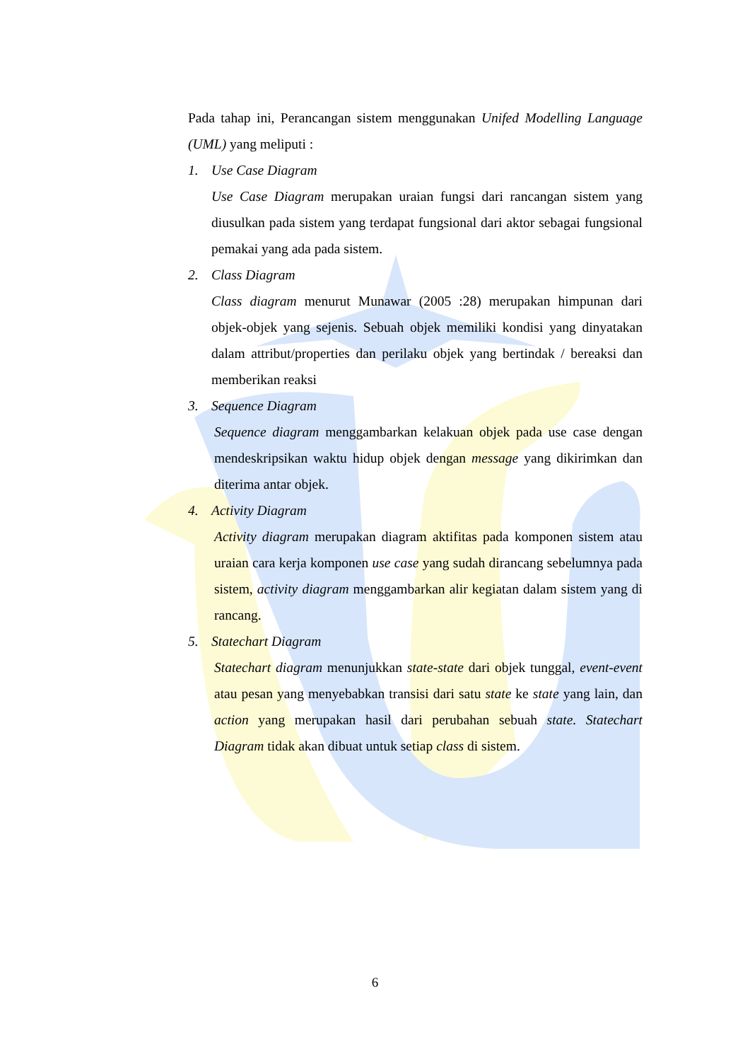Pada tahap ini, Perancangan sistem menggunakan Unifed Modelling Language (UML) yang meliputi :
1. Use Case Diagram
Use Case Diagram merupakan uraian fungsi dari rancangan sistem yang diusulkan pada sistem yang terdapat fungsional dari aktor sebagai fungsional pemakai yang ada pada sistem.
2. Class Diagram
Class diagram menurut Munawar (2005 :28) merupakan himpunan dari objek-objek yang sejenis. Sebuah objek memiliki kondisi yang dinyatakan dalam attribut/properties dan perilaku objek yang bertindak / bereaksi dan memberikan reaksi
3. Sequence Diagram
Sequence diagram menggambarkan kelakuan objek pada use case dengan mendeskripsikan waktu hidup objek dengan message yang dikirimkan dan diterima antar objek.
4. Activity Diagram
Activity diagram merupakan diagram aktifitas pada komponen sistem atau uraian cara kerja komponen use case yang sudah dirancang sebelumnya pada sistem, activity diagram menggambarkan alir kegiatan dalam sistem yang di rancang.
5. Statechart Diagram
Statechart diagram menunjukkan state-state dari objek tunggal, event-event atau pesan yang menyebabkan transisi dari satu state ke state yang lain, dan action yang merupakan hasil dari perubahan sebuah state. Statechart Diagram tidak akan dibuat untuk setiap class di sistem.
6